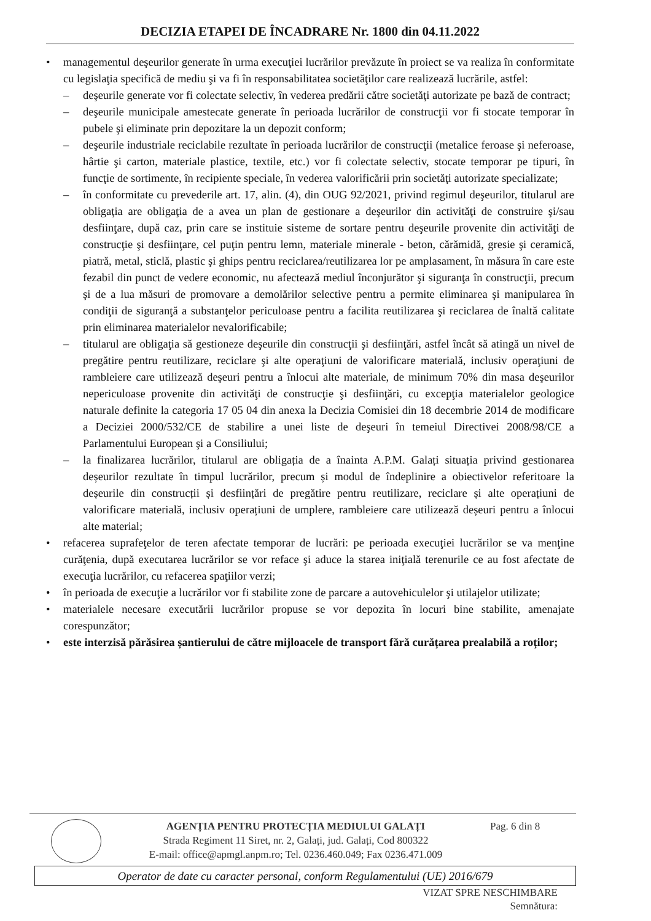DECIZIA ETAPEI DE ÎNCADRARE Nr. 1800 din 04.11.2022
• managementul deşeurilor generate în urma execuţiei lucrărilor prevăzute în proiect se va realiza în conformitate cu legislaţia specifică de mediu şi va fi în responsabilitatea societăţilor care realizează lucrările, astfel:
– deşeurile generate vor fi colectate selectiv, în vederea predării către societăţi autorizate pe bază de contract;
– deşeurile municipale amestecate generate în perioada lucrărilor de construcţii vor fi stocate temporar în pubele şi eliminate prin depozitare la un depozit conform;
– deşeurile industriale reciclabile rezultate în perioada lucrărilor de construcţii (metalice feroase şi neferoase, hârtie şi carton, materiale plastice, textile, etc.) vor fi colectate selectiv, stocate temporar pe tipuri, în funcţie de sortimente, în recipiente speciale, în vederea valorificării prin societăţi autorizate specializate;
– în conformitate cu prevederile art. 17, alin. (4), din OUG 92/2021, privind regimul deşeurilor, titularul are obligaţia are obligaţia de a avea un plan de gestionare a deşeurilor din activităţi de construire şi/sau desfiinţare, după caz, prin care se instituie sisteme de sortare pentru deşeurile provenite din activităţi de construcţie şi desfiinţare, cel puţin pentru lemn, materiale minerale - beton, cărămidă, gresie şi ceramică, piatră, metal, sticlă, plastic şi ghips pentru reciclarea/reutilizarea lor pe amplasament, în măsura în care este fezabil din punct de vedere economic, nu afectează mediul înconjurător şi siguranţa în construcţii, precum şi de a lua măsuri de promovare a demolărilor selective pentru a permite eliminarea şi manipularea în condiţii de siguranţă a substanţelor periculoase pentru a facilita reutilizarea şi reciclarea de înaltă calitate prin eliminarea materialelor nevalorificabile;
– titularul are obligaţia să gestioneze deşeurile din construcţii şi desfiinţări, astfel încât să atingă un nivel de pregătire pentru reutilizare, reciclare şi alte operaţiuni de valorificare materială, inclusiv operaţiuni de rambleiere care utilizează deşeuri pentru a înlocui alte materiale, de minimum 70% din masa deşeurilor nepericuloase provenite din activităţi de construcţie şi desfiinţări, cu excepţia materialelor geologice naturale definite la categoria 17 05 04 din anexa la Decizia Comisiei din 18 decembrie 2014 de modificare a Deciziei 2000/532/CE de stabilire a unei liste de deşeuri în temeiul Directivei 2008/98/CE a Parlamentului European şi a Consiliului;
– la finalizarea lucrărilor, titularul are obligația de a înainta A.P.M. Galați situația privind gestionarea deșeurilor rezultate în timpul lucrărilor, precum și modul de îndeplinire a obiectivelor referitoare la deșeurile din construcții și desființări de pregătire pentru reutilizare, reciclare și alte operațiuni de valorificare materială, inclusiv operațiuni de umplere, rambleiere care utilizează deșeuri pentru a înlocui alte material;
• refacerea suprafeţelor de teren afectate temporar de lucrări: pe perioada execuţiei lucrărilor se va menţine curăţenia, după executarea lucrărilor se vor reface şi aduce la starea iniţială terenurile ce au fost afectate de execuţia lucrărilor, cu refacerea spaţiilor verzi;
• în perioada de execuţie a lucrărilor vor fi stabilite zone de parcare a autovehiculelor şi utilajelor utilizate;
• materialele necesare executării lucrărilor propuse se vor depozita în locuri bine stabilite, amenajate corespunzător;
• este interzisă părăsirea șantierului de către mijloacele de transport fără curățarea prealabilă a roților;
AGENȚIA PENTRU PROTECȚIA MEDIULUI GALAȚI
Strada Regiment 11 Siret, nr. 2, Galați, jud. Galați, Cod 800322
E-mail: office@apmgl.anpm.ro; Tel. 0236.460.049; Fax 0236.471.009
Pag. 6 din 8
Operator de date cu caracter personal, conform Regulamentului (UE) 2016/679
VIZAT SPRE NESCHIMBARE
Semnătura: